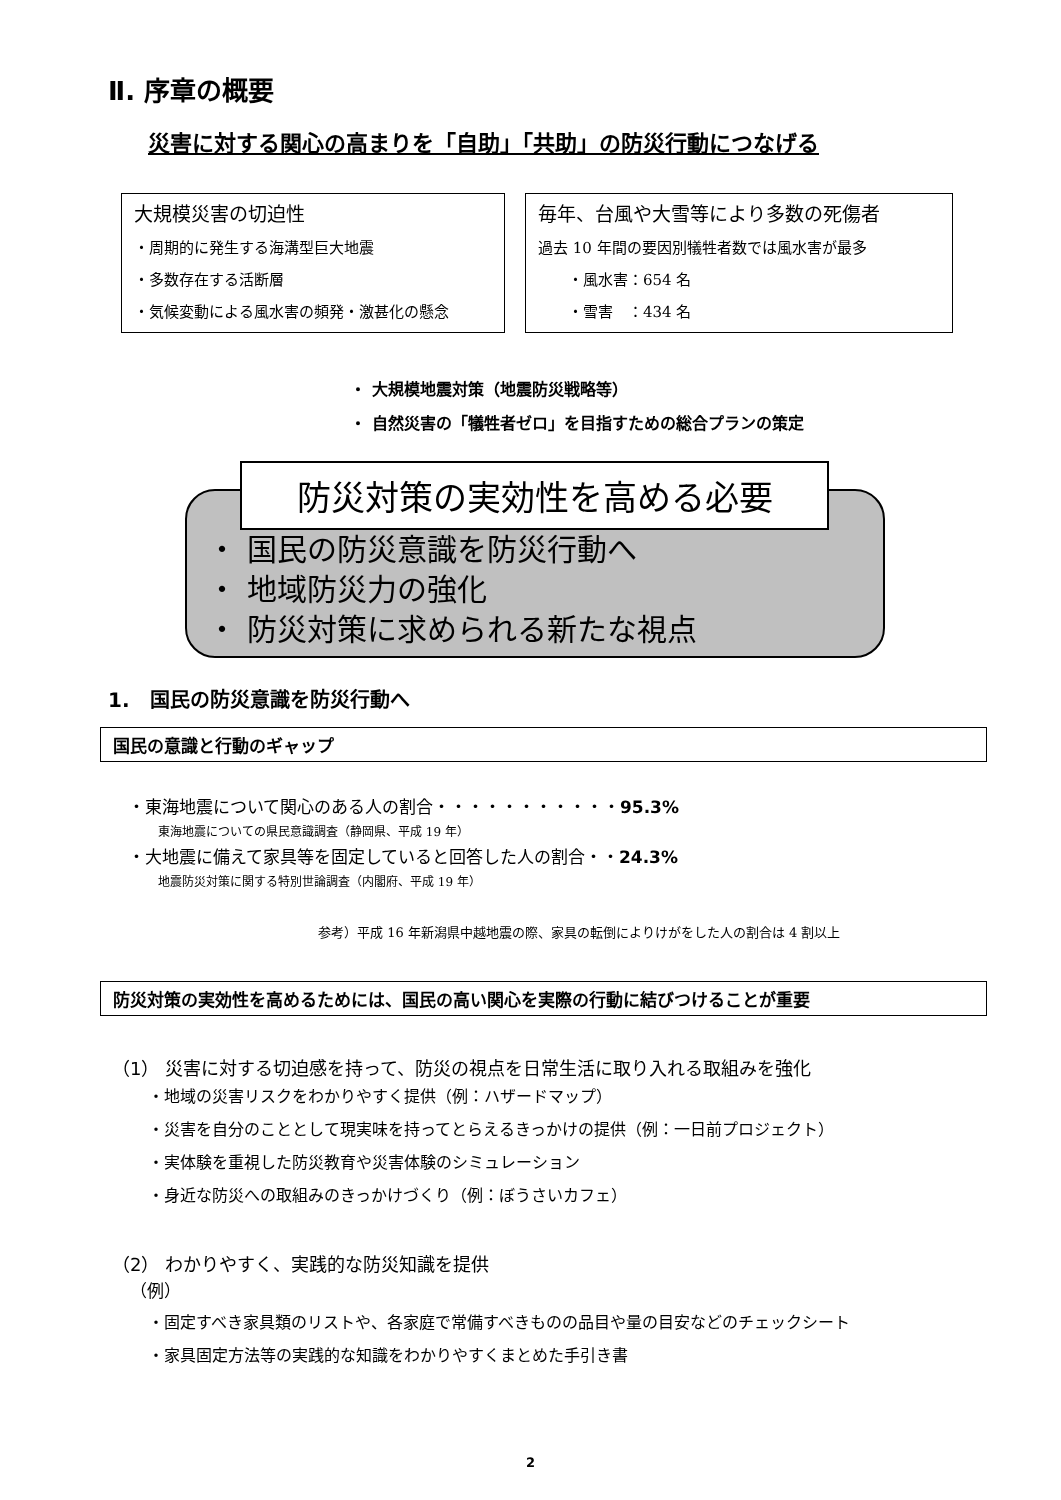Ⅱ. 序章の概要
災害に対する関心の高まりを「自助」「共助」の防災行動につなげる
大規模災害の切迫性
・周期的に発生する海溝型巨大地震
・多数存在する活断層
・気候変動による風水害の頻発・激甚化の懸念
毎年、台風や大雪等により多数の死傷者
過去 10 年間の要因別犠牲者数では風水害が最多
  ・風水害：654 名
  ・雪害　：434 名
・ 大規模地震対策（地震防災戦略等）
・ 自然災害の「犠牲者ゼロ」を目指すための総合プランの策定
防災対策の実効性を高める必要
・ 国民の防災意識を防災行動へ
・ 地域防災力の強化
・ 防災対策に求められる新たな視点
1.　国民の防災意識を防災行動へ
国民の意識と行動のギャップ
・東海地震について関心のある人の割合・・・・・・・・・・・95.3%
東海地震についての県民意識調査（静岡県、平成 19 年）
・大地震に備えて家具等を固定していると回答した人の割合・・24.3%
地震防災対策に関する特別世論調査（内閣府、平成 19 年）
参考）平成 16 年新潟県中越地震の際、家具の転倒によりけがをした人の割合は 4 割以上
防災対策の実効性を高めるためには、国民の高い関心を実際の行動に結びつけることが重要
（1） 災害に対する切迫感を持って、防災の視点を日常生活に取り入れる取組みを強化
・地域の災害リスクをわかりやすく提供（例：ハザードマップ）
・災害を自分のこととして現実味を持ってとらえるきっかけの提供（例：一日前プロジェクト）
・実体験を重視した防災教育や災害体験のシミュレーション
・身近な防災への取組みのきっかけづくり（例：ぼうさいカフェ）
（2） わかりやすく、実践的な防災知識を提供
（例）
・固定すべき家具類のリストや、各家庭で常備すべきものの品目や量の目安などのチェックシート
・家具固定方法等の実践的な知識をわかりやすくまとめた手引き書
2